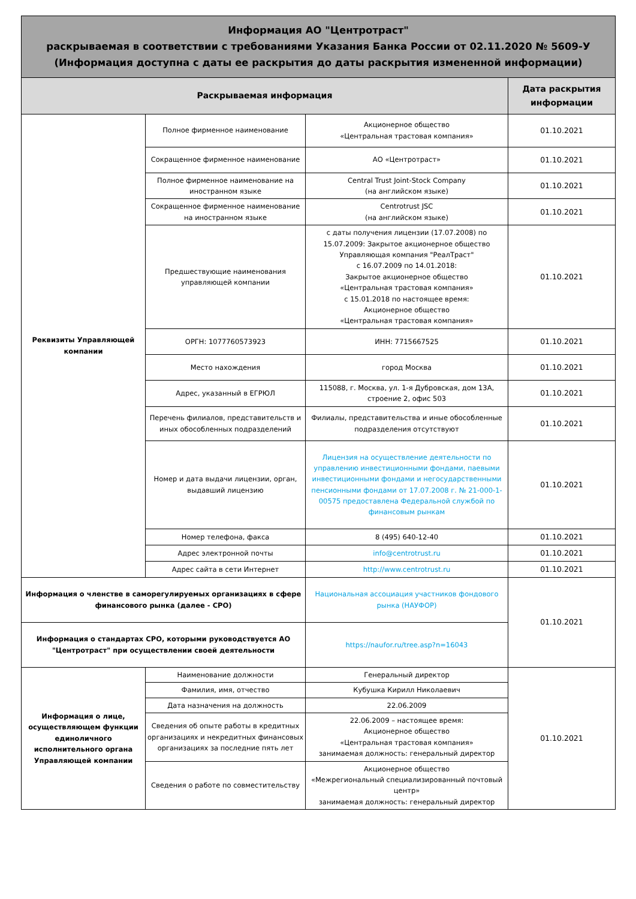| Информация АО "Центротраст" раскрываемая в соответствии с требованиями Указания Банка России от 02.11.2020 № 5609-У (Информация доступна с даты ее раскрытия до даты раскрытия измененной информации) | | | |
| Раскрываемая информация | | | Дата раскрытия информации |
| Реквизиты Управляющей компании | Полное фирменное наименование | Акционерное общество «Центральная трастовая компания» | 01.10.2021 |
| | Сокращенное фирменное наименование | АО «Центротраст» | 01.10.2021 |
| | Полное фирменное наименование на иностранном языке | Central Trust Joint-Stock Company (на английском языке) | 01.10.2021 |
| | Сокращенное фирменное наименование на иностранном языке | Centrotrust JSC (на английском языке) | 01.10.2021 |
| | Предшествующие наименования управляющей компании | с даты получения лицензии (17.07.2008) по 15.07.2009: Закрытое акционерное общество Управляющая компания "РеалТраст" с 16.07.2009 по 14.01.2018: Закрытое акционерное общество «Центральная трастовая компания» с 15.01.2018 по настоящее время: Акционерное общество «Центральная трастовая компания» | 01.10.2021 |
| | ОРГН: 1077760573923 | ИНН: 7715667525 | 01.10.2021 |
| | Место нахождения | город Москва | 01.10.2021 |
| | Адрес, указанный в ЕГРЮЛ | 115088, г. Москва, ул. 1-я Дубровская, дом 13А, строение 2, офис 503 | 01.10.2021 |
| | Перечень филиалов, представительств и иных обособленных подразделений | Филиалы, представительства и иные обособленные подразделения отсутствуют | 01.10.2021 |
| | Номер и дата выдачи лицензии, орган, выдавший лицензию | Лицензия на осуществление деятельности по управлению инвестиционными фондами, паевыми инвестиционными фондами и негосударственными пенсионными фондами от 17.07.2008 г. № 21-000-1-00575 предоставлена Федеральной службой по финансовым рынкам | 01.10.2021 |
| | Номер телефона, факса | 8 (495) 640-12-40 | 01.10.2021 |
| | Адрес электронной почты | info@centrotrust.ru | 01.10.2021 |
| | Адрес сайта в сети Интернет | http://www.centrotrust.ru | 01.10.2021 |
| Информация о членстве в саморегулируемых организациях в сфере финансового рынка (далее - СРО) | | Национальная ассоциация участников фондового рынка (НАУФОР) | 01.10.2021 |
| Информация о стандартах СРО, которыми руководствуется АО "Центротраст" при осуществлении своей деятельности | | https://naufor.ru/tree.asp?n=16043 | |
| Информация о лице, осуществляющем функции единоличного исполнительного органа Управляющей компании | Наименование должности | Генеральный директор | 01.10.2021 |
| | Фамилия, имя, отчество | Кубушка Кирилл Николаевич | |
| | Дата назначения на должность | 22.06.2009 | |
| | Сведения об опыте работы в кредитных организациях и некредитных финансовых организациях за последние пять лет | 22.06.2009 – настоящее время: Акционерное общество «Центральная трастовая компания» занимаемая должность: генеральный директор | |
| | Сведения о работе по совместительству | Акционерное общество «Межрегиональный специализированный почтовый центр» занимаемая должность: генеральный директор | |